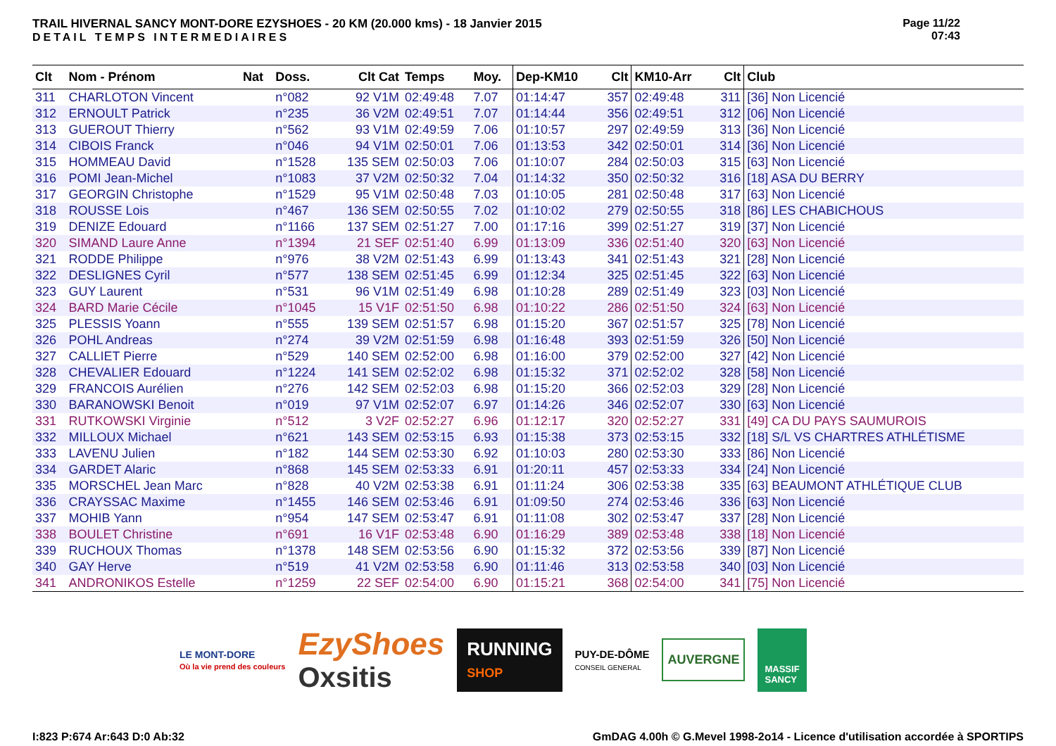TRAIL HIVERNAL SANCY MONT-DORE EZYSHOES - 20 KM (20.000 kms) - 18 Janvier 2015
DETAIL TEMPS INTERMEDIAIRES
Page 11/22
07:43
| Clt | Nom - Prénom | Nat | Doss. | Clt Cat | Temps | Moy. | Dep-KM10 | Clt | KM10-Arr | Clt | Club |
| --- | --- | --- | --- | --- | --- | --- | --- | --- | --- | --- | --- |
| 311 | CHARLOTON Vincent | | n°082 | 92 V1M | 02:49:48 | 7.07 | 01:14:47 | 357 | 02:49:48 | 311 | [36] Non Licencié |
| 312 | ERNOULT Patrick | | n°235 | 36 V2M | 02:49:51 | 7.07 | 01:14:44 | 356 | 02:49:51 | 312 | [06] Non Licencié |
| 313 | GUEROUT Thierry | | n°562 | 93 V1M | 02:49:59 | 7.06 | 01:10:57 | 297 | 02:49:59 | 313 | [36] Non Licencié |
| 314 | CIBOIS Franck | | n°046 | 94 V1M | 02:50:01 | 7.06 | 01:13:53 | 342 | 02:50:01 | 314 | [36] Non Licencié |
| 315 | HOMMEAU David | | n°1528 | 135 SEM | 02:50:03 | 7.06 | 01:10:07 | 284 | 02:50:03 | 315 | [63] Non Licencié |
| 316 | POMI Jean-Michel | | n°1083 | 37 V2M | 02:50:32 | 7.04 | 01:14:32 | 350 | 02:50:32 | 316 | [18] ASA DU BERRY |
| 317 | GEORGIN Christophe | | n°1529 | 95 V1M | 02:50:48 | 7.03 | 01:10:05 | 281 | 02:50:48 | 317 | [63] Non Licencié |
| 318 | ROUSSE Lois | | n°467 | 136 SEM | 02:50:55 | 7.02 | 01:10:02 | 279 | 02:50:55 | 318 | [86] LES CHABICHOUS |
| 319 | DENIZE Edouard | | n°1166 | 137 SEM | 02:51:27 | 7.00 | 01:17:16 | 399 | 02:51:27 | 319 | [37] Non Licencié |
| 320 | SIMAND Laure Anne | | n°1394 | 21 SEF | 02:51:40 | 6.99 | 01:13:09 | 336 | 02:51:40 | 320 | [63] Non Licencié |
| 321 | RODDE Philippe | | n°976 | 38 V2M | 02:51:43 | 6.99 | 01:13:43 | 341 | 02:51:43 | 321 | [28] Non Licencié |
| 322 | DESLIGNES Cyril | | n°577 | 138 SEM | 02:51:45 | 6.99 | 01:12:34 | 325 | 02:51:45 | 322 | [63] Non Licencié |
| 323 | GUY Laurent | | n°531 | 96 V1M | 02:51:49 | 6.98 | 01:10:28 | 289 | 02:51:49 | 323 | [03] Non Licencié |
| 324 | BARD Marie Cécile | | n°1045 | 15 V1F | 02:51:50 | 6.98 | 01:10:22 | 286 | 02:51:50 | 324 | [63] Non Licencié |
| 325 | PLESSIS Yoann | | n°555 | 139 SEM | 02:51:57 | 6.98 | 01:15:20 | 367 | 02:51:57 | 325 | [78] Non Licencié |
| 326 | POHL Andreas | | n°274 | 39 V2M | 02:51:59 | 6.98 | 01:16:48 | 393 | 02:51:59 | 326 | [50] Non Licencié |
| 327 | CALLIET Pierre | | n°529 | 140 SEM | 02:52:00 | 6.98 | 01:16:00 | 379 | 02:52:00 | 327 | [42] Non Licencié |
| 328 | CHEVALIER Edouard | | n°1224 | 141 SEM | 02:52:02 | 6.98 | 01:15:32 | 371 | 02:52:02 | 328 | [58] Non Licencié |
| 329 | FRANCOIS Aurélien | | n°276 | 142 SEM | 02:52:03 | 6.98 | 01:15:20 | 366 | 02:52:03 | 329 | [28] Non Licencié |
| 330 | BARANOWSKI Benoit | | n°019 | 97 V1M | 02:52:07 | 6.97 | 01:14:26 | 346 | 02:52:07 | 330 | [63] Non Licencié |
| 331 | RUTKOWSKI Virginie | | n°512 | 3 V2F | 02:52:27 | 6.96 | 01:12:17 | 320 | 02:52:27 | 331 | [49] CA DU PAYS SAUMUROIS |
| 332 | MILLOUX Michael | | n°621 | 143 SEM | 02:53:15 | 6.93 | 01:15:38 | 373 | 02:53:15 | 332 | [18] S/L VS CHARTRES ATHLÉTISME |
| 333 | LAVENU Julien | | n°182 | 144 SEM | 02:53:30 | 6.92 | 01:10:03 | 280 | 02:53:30 | 333 | [86] Non Licencié |
| 334 | GARDET Alaric | | n°868 | 145 SEM | 02:53:33 | 6.91 | 01:20:11 | 457 | 02:53:33 | 334 | [24] Non Licencié |
| 335 | MORSCHEL Jean Marc | | n°828 | 40 V2M | 02:53:38 | 6.91 | 01:11:24 | 306 | 02:53:38 | 335 | [63] BEAUMONT ATHLÉTIQUE CLUB |
| 336 | CRAYSSAC Maxime | | n°1455 | 146 SEM | 02:53:46 | 6.91 | 01:09:50 | 274 | 02:53:46 | 336 | [63] Non Licencié |
| 337 | MOHIB Yann | | n°954 | 147 SEM | 02:53:47 | 6.91 | 01:11:08 | 302 | 02:53:47 | 337 | [28] Non Licencié |
| 338 | BOULET Christine | | n°691 | 16 V1F | 02:53:48 | 6.90 | 01:16:29 | 389 | 02:53:48 | 338 | [18] Non Licencié |
| 339 | RUCHOUX Thomas | | n°1378 | 148 SEM | 02:53:56 | 6.90 | 01:15:32 | 372 | 02:53:56 | 339 | [87] Non Licencié |
| 340 | GAY Herve | | n°519 | 41 V2M | 02:53:58 | 6.90 | 01:11:46 | 313 | 02:53:58 | 340 | [03] Non Licencié |
| 341 | ANDRONIKOS Estelle | | n°1259 | 22 SEF | 02:54:00 | 6.90 | 01:15:21 | 368 | 02:54:00 | 341 | [75] Non Licencié |
LE MONT-DORE
Où la vie prend des couleurs
EzyShoes
Oxsitis
RUNNING
SHOP
PUY-DE-DÔME
CONSEIL GENERAL
AUVERGNE
MASSIF
SANCY
I:823 P:674 Ar:643 D:0 Ab:32 GmDAG 4.00h © G.Mevel 1998-2o14 - Licence d'utilisation accordée à SPORTIPS